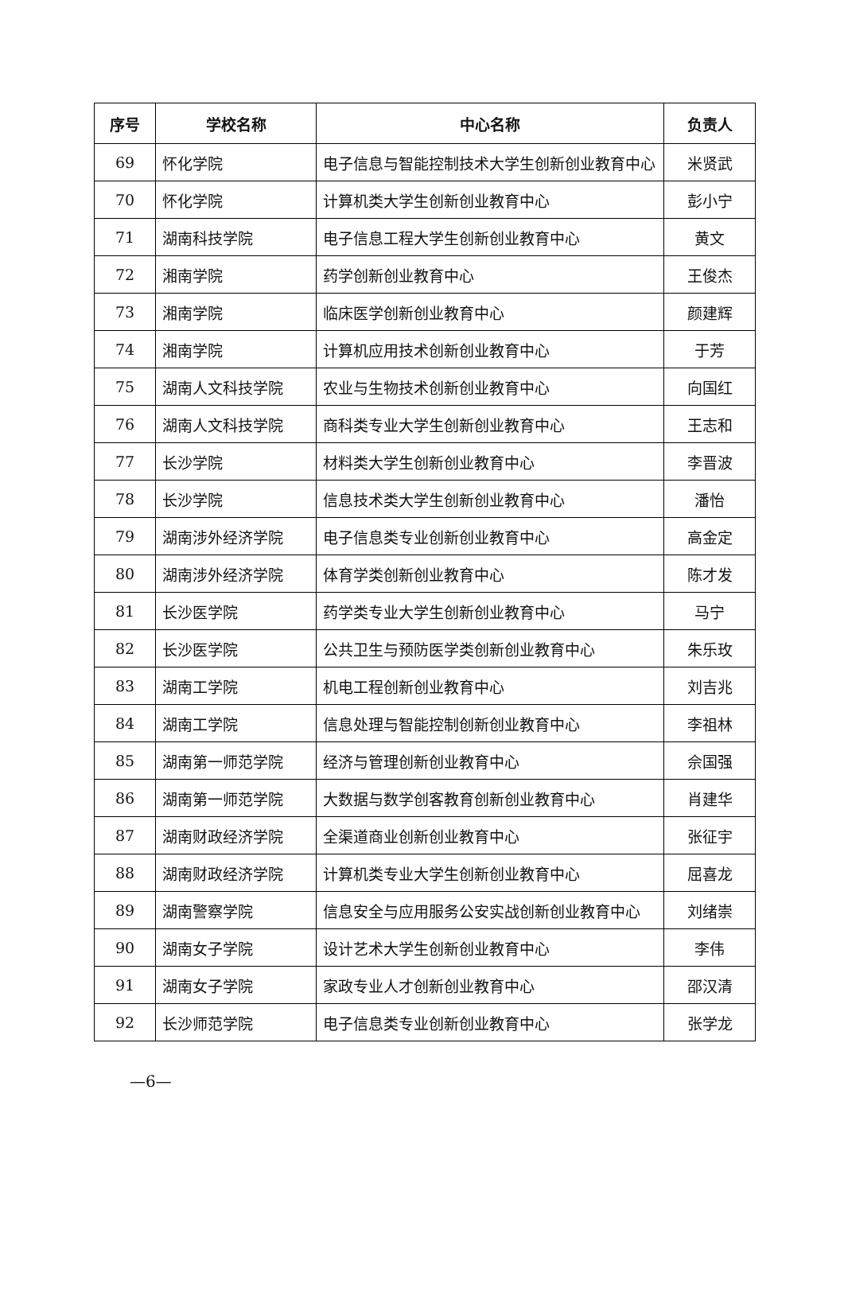| 序号 | 学校名称 | 中心名称 | 负责人 |
| --- | --- | --- | --- |
| 69 | 怀化学院 | 电子信息与智能控制技术大学生创新创业教育中心 | 米贤武 |
| 70 | 怀化学院 | 计算机类大学生创新创业教育中心 | 彭小宁 |
| 71 | 湖南科技学院 | 电子信息工程大学生创新创业教育中心 | 黄文 |
| 72 | 湘南学院 | 药学创新创业教育中心 | 王俊杰 |
| 73 | 湘南学院 | 临床医学创新创业教育中心 | 颜建辉 |
| 74 | 湘南学院 | 计算机应用技术创新创业教育中心 | 于芳 |
| 75 | 湖南人文科技学院 | 农业与生物技术创新创业教育中心 | 向国红 |
| 76 | 湖南人文科技学院 | 商科类专业大学生创新创业教育中心 | 王志和 |
| 77 | 长沙学院 | 材料类大学生创新创业教育中心 | 李晋波 |
| 78 | 长沙学院 | 信息技术类大学生创新创业教育中心 | 潘怡 |
| 79 | 湖南涉外经济学院 | 电子信息类专业创新创业教育中心 | 高金定 |
| 80 | 湖南涉外经济学院 | 体育学类创新创业教育中心 | 陈才发 |
| 81 | 长沙医学院 | 药学类专业大学生创新创业教育中心 | 马宁 |
| 82 | 长沙医学院 | 公共卫生与预防医学类创新创业教育中心 | 朱乐玫 |
| 83 | 湖南工学院 | 机电工程创新创业教育中心 | 刘吉兆 |
| 84 | 湖南工学院 | 信息处理与智能控制创新创业教育中心 | 李祖林 |
| 85 | 湖南第一师范学院 | 经济与管理创新创业教育中心 | 佘国强 |
| 86 | 湖南第一师范学院 | 大数据与数学创客教育创新创业教育中心 | 肖建华 |
| 87 | 湖南财政经济学院 | 全渠道商业创新创业教育中心 | 张征宇 |
| 88 | 湖南财政经济学院 | 计算机类专业大学生创新创业教育中心 | 屈喜龙 |
| 89 | 湖南警察学院 | 信息安全与应用服务公安实战创新创业教育中心 | 刘绪崇 |
| 90 | 湖南女子学院 | 设计艺术大学生创新创业教育中心 | 李伟 |
| 91 | 湖南女子学院 | 家政专业人才创新创业教育中心 | 邵汉清 |
| 92 | 长沙师范学院 | 电子信息类专业创新创业教育中心 | 张学龙 |
—6—